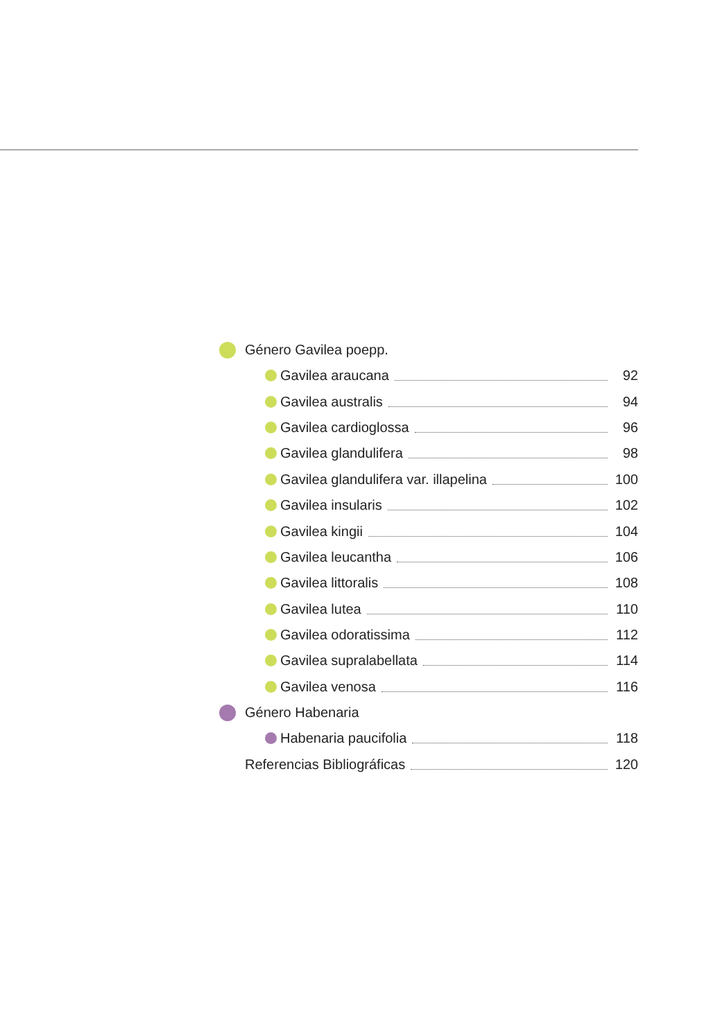Género Gavilea poepp.
Gavilea araucana 92
Gavilea australis 94
Gavilea cardioglossa 96
Gavilea glandulifera 98
Gavilea glandulifera var. illapelina 100
Gavilea insularis 102
Gavilea kingii 104
Gavilea leucantha 106
Gavilea littoralis 108
Gavilea lutea 110
Gavilea odoratissima 112
Gavilea supralabellata 114
Gavilea venosa 116
Género Habenaria
Habenaria paucifolia 118
Referencias Bibliográficas 120